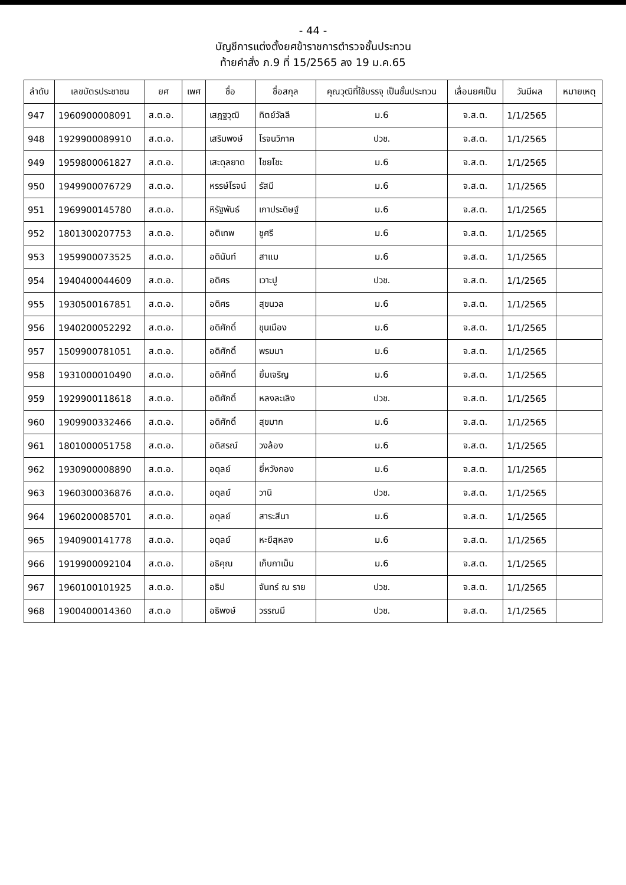- 44 -
บัญชีการแต่งตั้งยศข้าราชการตำรวจชั้นประทวน
ท้ายคำสั่ง ภ.9 ที่ 15/2565 ลง 19 ม.ค.65
| ลำดับ | เลขบัตรประชาชน | ยศ | เพศ | ชื่อ | ชื่อสกุล | คุณวุฒิที่ใช้บรรจุ เป็นชั้นประทวน | เลื่อนยศเป็น | วันมีผล | หมายเหตุ |
| --- | --- | --- | --- | --- | --- | --- | --- | --- | --- |
| 947 | 1960900008091 | ส.ต.อ. | | เสฎฐวุฒิ | ทิตย์วัลลี | ม.6 | จ.ส.ต. | 1/1/2565 | |
| 948 | 1929900089910 | ส.ต.อ. | | เสริมพงษ์ | โรจนวิภาค | ปวช. | จ.ส.ต. | 1/1/2565 | |
| 949 | 1959800061827 | ส.ต.อ. | | เสะดุลยาด | ไชยโชะ | ม.6 | จ.ส.ต. | 1/1/2565 | |
| 950 | 1949900076729 | ส.ต.อ. | | หรรษ์โรจน์ | รัสมี | ม.6 | จ.ส.ต. | 1/1/2565 | |
| 951 | 1969900145780 | ส.ต.อ. | | หิรัฐพันธ์ | เกาประดิษฐ์ | ม.6 | จ.ส.ต. | 1/1/2565 | |
| 952 | 1801300207753 | ส.ต.อ. | | อติเทพ | ชูศรี | ม.6 | จ.ส.ต. | 1/1/2565 | |
| 953 | 1959900073525 | ส.ต.อ. | | อดินันท์ | สาแม | ม.6 | จ.ส.ต. | 1/1/2565 | |
| 954 | 1940400044609 | ส.ต.อ. | | อดิศร | เวาะปู | ปวช. | จ.ส.ต. | 1/1/2565 | |
| 955 | 1930500167851 | ส.ต.อ. | | อดิศร | สุขนวล | ม.6 | จ.ส.ต. | 1/1/2565 | |
| 956 | 1940200052292 | ส.ต.อ. | | อดิศักดิ์ | ขุนเมือง | ม.6 | จ.ส.ต. | 1/1/2565 | |
| 957 | 1509900781051 | ส.ต.อ. | | อดิศักดิ์ | พรมมา | ม.6 | จ.ส.ต. | 1/1/2565 | |
| 958 | 1931000010490 | ส.ต.อ. | | อดิศักดิ์ | ยิ้มเจริญ | ม.6 | จ.ส.ต. | 1/1/2565 | |
| 959 | 1929900118618 | ส.ต.อ. | | อดิศักดิ์ | หลงละเลิง | ปวช. | จ.ส.ต. | 1/1/2565 | |
| 960 | 1909900332466 | ส.ต.อ. | | อดิศักดิ์ | สุขมาก | ม.6 | จ.ส.ต. | 1/1/2565 | |
| 961 | 1801000051758 | ส.ต.อ. | | อดิสรณ์ | วงล้อง | ม.6 | จ.ส.ต. | 1/1/2565 | |
| 962 | 1930900008890 | ส.ต.อ. | | อดุลย์ | ยี่หวังกอง | ม.6 | จ.ส.ต. | 1/1/2565 | |
| 963 | 1960300036876 | ส.ต.อ. | | อดุลย์ | วานิ | ปวช. | จ.ส.ต. | 1/1/2565 | |
| 964 | 1960200085701 | ส.ต.อ. | | อดุลย์ | สาระสีนา | ม.6 | จ.ส.ต. | 1/1/2565 | |
| 965 | 1940900141778 | ส.ต.อ. | | อดุลย์ | หะยีสุหลง | ม.6 | จ.ส.ต. | 1/1/2565 | |
| 966 | 1919900092104 | ส.ต.อ. | | อธิคุณ | เก็บกาเม็น | ม.6 | จ.ส.ต. | 1/1/2565 | |
| 967 | 1960100101925 | ส.ต.อ. | | อธิป | จันทร์ ณ ราย | ปวช. | จ.ส.ต. | 1/1/2565 | |
| 968 | 1900400014360 | ส.ต.อ | | อธิพงษ์ | วรรณมี | ปวช. | จ.ส.ต. | 1/1/2565 | |